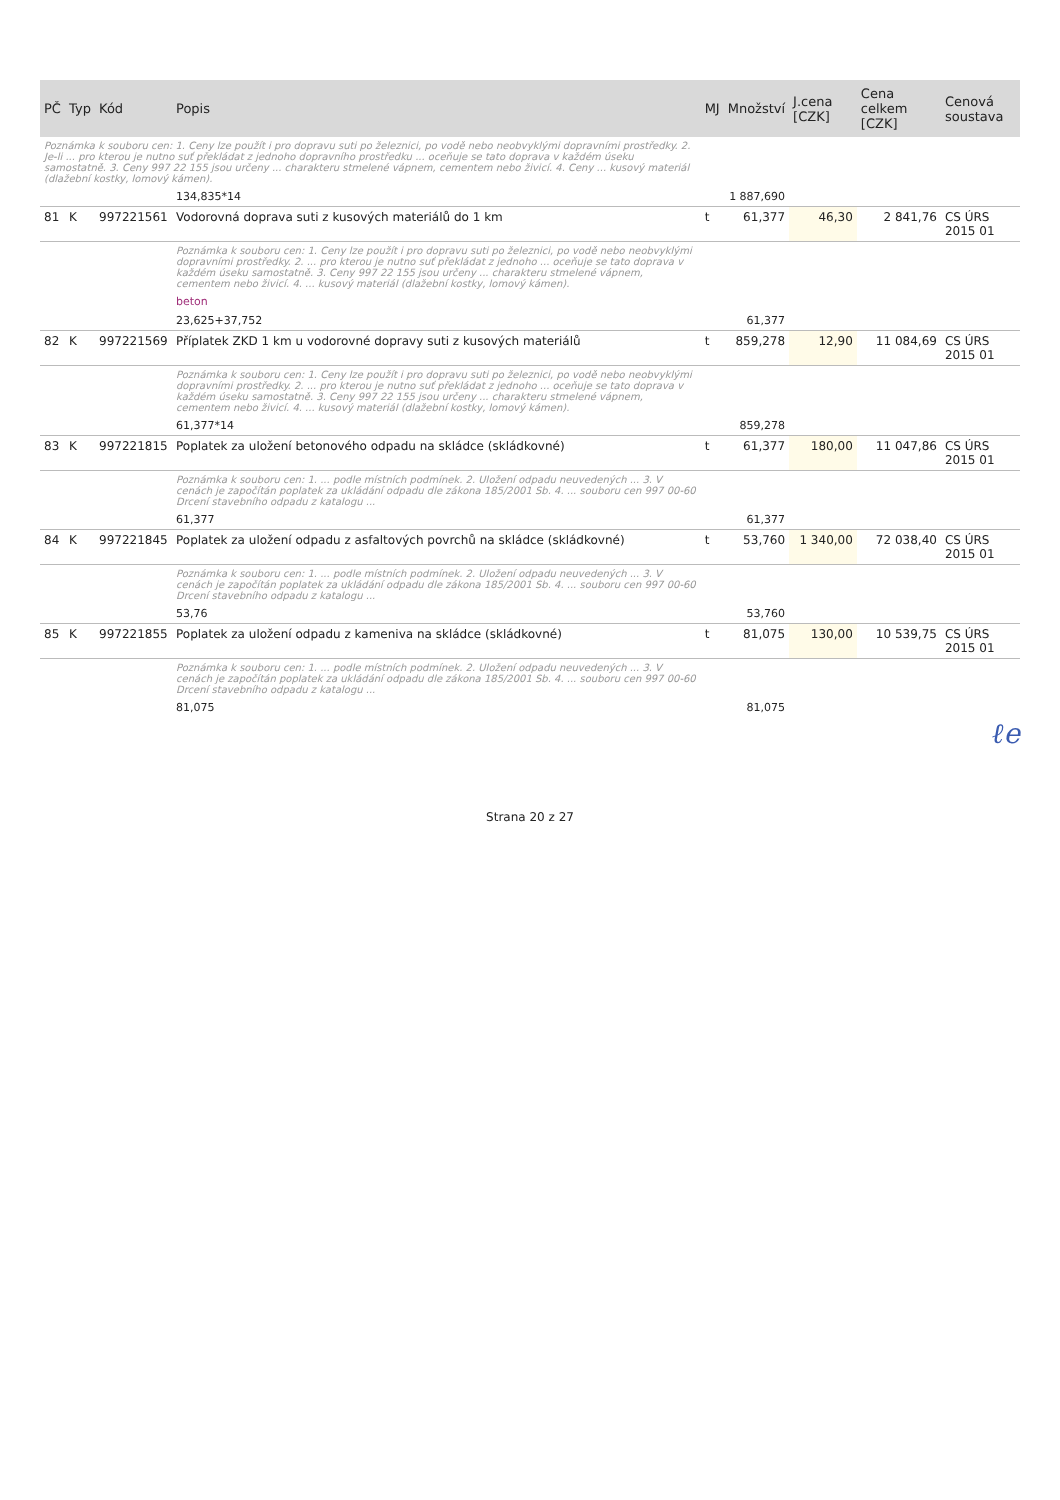| PČ | Typ | Kód | Popis | MJ | Množství | J.cena [CZK] | Cena celkem [CZK] | Cenová soustava |
| --- | --- | --- | --- | --- | --- | --- | --- | --- |
| Poznámka k souboru cen: 1. Ceny lze použít i pro dopravu suti po železnici, po vodě nebo neobvyklými dopravními prostředky. 2. Je-li ... pro kterou je nutno suť překládat z jednoho dopravního prostředku ... oceňuje se tato doprava v každém úseku samostatně. 3. Ceny 997 22 155 jsou určeny ... charakteru stmelené vápnem, cementem nebo živicí. 4. Ceny ... kusový materiál (dlažební kostky, lomový kámen). | | | | | | | | |
| | | | 134,835*14 | | 1 887,690 | | | |
| 81 | K | 997221561 | Vodorovná doprava suti z kusových materiálů do 1 km | t | 61,377 | 46,30 | 2 841,76 | CS ÚRS 2015 01 |
| | | | Poznámka k souboru cen: 1. Ceny lze použít i pro dopravu suti po železnici, po vodě nebo neobvyklými dopravními prostředky. 2. ... pro kterou je nutno suť překládat z jednoho ... oceňuje se tato doprava v každém úseku samostatně. 3. Ceny 997 22 155 jsou určeny ... charakteru stmelené vápnem, cementem nebo živicí. 4. ... kusový materiál (dlažební kostky, lomový kámen). | | | | | |
| | | | beton | | | | | |
| | | | 23,625+37,752 | | 61,377 | | | |
| 82 | K | 997221569 | Příplatek ZKD 1 km u vodorovné dopravy suti z kusových materiálů | t | 859,278 | 12,90 | 11 084,69 | CS ÚRS 2015 01 |
| | | | Poznámka k souboru cen: 1. Ceny lze použít i pro dopravu suti po železnici, po vodě nebo neobvyklými dopravními prostředky. 2. ... pro kterou je nutno suť překládat z jednoho ... oceňuje se tato doprava v každém úseku samostatně. 3. Ceny 997 22 155 jsou určeny ... charakteru stmelené vápnem, cementem nebo živicí. 4. ... kusový materiál (dlažební kostky, lomový kámen). | | | | | |
| | | | 61,377*14 | | 859,278 | | | |
| 83 | K | 997221815 | Poplatek za uložení betonového odpadu na skládce (skládkovné) | t | 61,377 | 180,00 | 11 047,86 | CS ÚRS 2015 01 |
| | | | Poznámka k souboru cen: 1. ... podle místních podmínek. 2. Uložení odpadu neuvedených ... 3. V cenách je započítán poplatek za ukládání odpadu dle zákona 185/2001 Sb. 4. ... souboru cen 997 00-60 Drcení stavebního odpadu z katalogu ... | | | | | |
| | | | 61,377 | | 61,377 | | | |
| 84 | K | 997221845 | Poplatek za uložení odpadu z asfaltových povrchů na skládce (skládkovné) | t | 53,760 | 1 340,00 | 72 038,40 | CS ÚRS 2015 01 |
| | | | Poznámka k souboru cen: 1. ... podle místních podmínek. 2. Uložení odpadu neuvedených ... 3. V cenách je započítán poplatek za ukládání odpadu dle zákona 185/2001 Sb. 4. ... souboru cen 997 00-60 Drcení stavebního odpadu z katalogu ... | | | | | |
| | | | 53,76 | | 53,760 | | | |
| 85 | K | 997221855 | Poplatek za uložení odpadu z kameniva na skládce (skládkovné) | t | 81,075 | 130,00 | 10 539,75 | CS ÚRS 2015 01 |
| | | | Poznámka k souboru cen: 1. ... podle místních podmínek. 2. Uložení odpadu neuvedených ... 3. V cenách je započítán poplatek za ukládání odpadu dle zákona 185/2001 Sb. 4. ... souboru cen 997 00-60 Drcení stavebního odpadu z katalogu ... | | | | | |
| | | | 81,075 | | 81,075 | | | |
ℓe
Strana 20 z 27